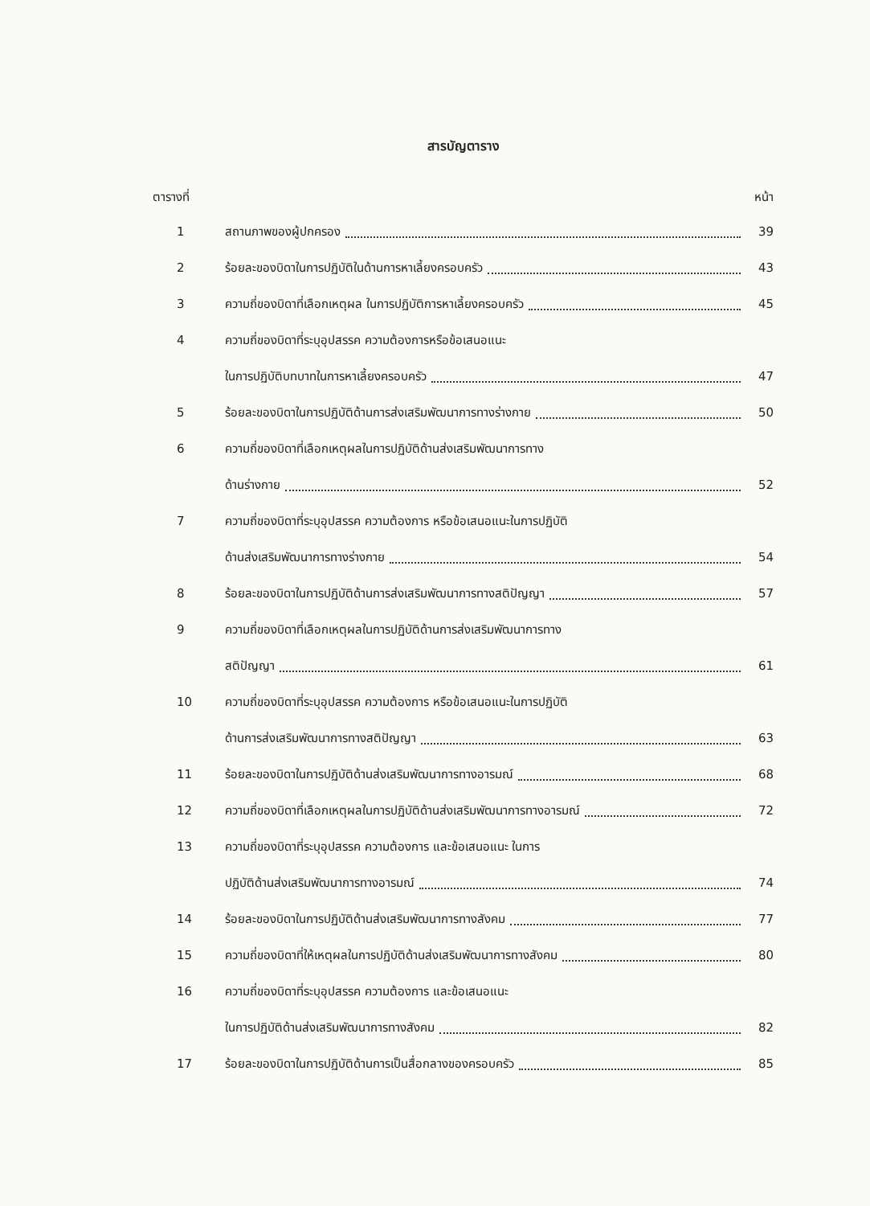สารบัญตาราง
ตารางที่ หน้า
1 สถานภาพของผู้ปกครอง 39
2 ร้อยละของบิดาในการปฏิบัติในด้านการหาเลี้ยงครอบครัว
43
3 ความถี่ของบิดาที่เลือกเหตุผล ในการปฏิบัติการหาเลี้ยงครอบครัว
45
4 ความถี่ของบิดาที่ระบุอุปสรรค ความต้องการหรือข้อเสนอแนะ
ในการปฏิบัติบทบาทในการหาเลี้ยงครอบครัว
47
5 ร้อยละของบิดาในการปฏิบัติด้านการส่งเสริมพัฒนาการทางร่างกาย
50
6 ความถี่ของบิดาที่เลือกเหตุผลในการปฏิบัติด้านส่งเสริมพัฒนาการทาง
ด้านร่างกาย 52
7 ความถี่ของบิดาที่ระบุอุปสรรค ความต้องการ หรือข้อเสนอแนะในการปฏิบัติ
ด้านส่งเสริมพัฒนาการทางร่างกาย 54
8 ร้อยละของบิดาในการปฏิบัติด้านการส่งเสริมพัฒนาการทางสติปัญญา
57
9 ความถี่ของบิดาที่เลือกเหตุผลในการปฏิบัติด้านการส่งเสริมพัฒนาการทาง
สติปัญญา 61
10 ความถี่ของบิดาที่ระบุอุปสรรค ความต้องการ หรือข้อเสนอแนะในการปฏิบัติ
ด้านการส่งเสริมพัฒนาการทางสติปัญญา
63
11 ร้อยละของบิดาในการปฏิบัติด้านส่งเสริมพัฒนาการทางอารมณ์
68
12 ความถี่ของบิดาที่เลือกเหตุผลในการปฏิบัติด้านส่งเสริมพัฒนาการทางอารมณ์
72
13 ความถี่ของบิดาที่ระบุอุปสรรค ความต้องการ และข้อเสนอแนะ ในการ
ปฏิบัติด้านส่งเสริมพัฒนาการทางอารมณ์
74
14 ร้อยละของบิดาในการปฏิบัติด้านส่งเสริมพัฒนาการทางสังคม
77
15 ความถี่ของบิดาที่ให้เหตุผลในการปฏิบัติด้านส่งเสริมพัฒนาการทางสังคม
80
16 ความถี่ของบิดาที่ระบุอุปสรรค ความต้องการ และข้อเสนอแนะ
ในการปฏิบัติด้านส่งเสริมพัฒนาการทางสังคม
82
17 ร้อยละของบิดาในการปฏิบัติด้านการเป็นสื่อกลางของครอบครัว
85